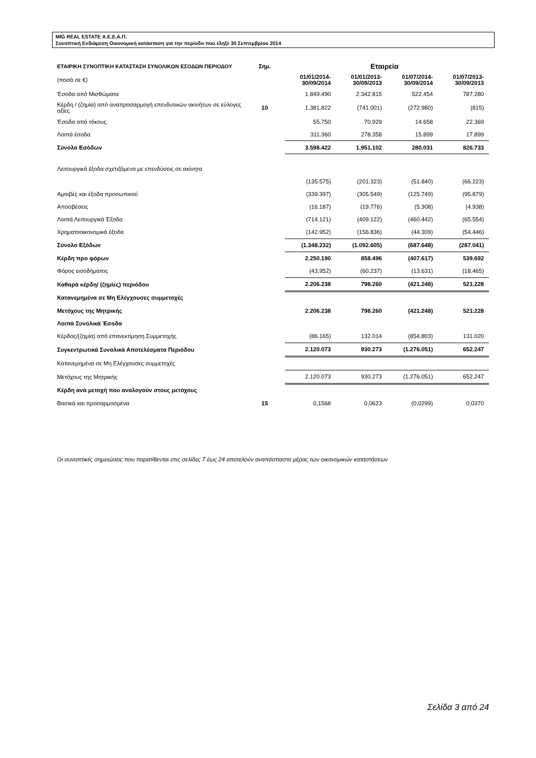MIG REAL ESTATE Α.Ε.Ε.Α.Π.
Συνοπτική Ενδιάμεση Οικονομική κατάσταση για την περίοδο που έληξε 30 Σεπτεμβρίου 2014
| ΕΤΑΙΡΙΚΗ ΣΥΝΟΠΤΙΚΗ ΚΑΤΑΣΤΑΣΗ ΣΥΝΟΛΙΚΩΝ ΕΣΟΔΩΝ ΠΕΡΙΟΔΟΥ | Σημ. | Εταιρεία | | | |
| (ποσά σε €) | | 01/01/2014- 30/09/2014 | 01/01/2013- 30/09/2013 | 01/07/2014- 30/09/2014 | 01/07/2013- 30/09/2013 |
| Έσοδα από Μισθώματα | | 1.849.490 | 2.342.815 | 522.454 | 787.280 |
| Κέρδη / (ζημία) από αναπροσαρμογή επενδυτικών ακινήτων σε εύλογες αξίες | 10 | 1.381.822 | (741.001) | (272.980) | (815) |
| Έσοδα από τόκους | | 55.750 | 70.929 | 14.658 | 22.369 |
| Λοιπά έσοδα | | 311.360 | 278.358 | 15.899 | 17.899 |
| Σύνολο Εσόδων | | 3.598.422 | 1.951.102 | 280.031 | 826.733 |
| Λειτουργικά έξοδα σχετιζόμενα με επενδύσεις σε ακίνητα | | | | | |
| | | (135.575) | (201.323) | (51.840) | (66.223) |
| Αμοιβές και έξοδα προσωπικού | | (339.397) | (305.549) | (125.749) | (95.879) |
| Αποσβέσεις | | (16.187) | (19.776) | (5.308) | (4.938) |
| Λοιπά Λειτουργικά Έξοδα | | (714.121) | (409.122) | (460.442) | (65.554) |
| Χρηματοοικονομικά έξοδα | | (142.952) | (156.836) | (44.309) | (54.446) |
| Σύνολο Εξόδων | | (1.348.232) | (1.092.605) | (687.648) | (287.041) |
| Κέρδη προ φόρων | | 2.250.190 | 858.496 | (407.617) | 539.692 |
| Φόρος εισοδήματος | | (43.952) | (60.237) | (13.631) | (18.465) |
| Καθαρά κέρδη/ (ζημίες) περιόδου | | 2.206.238 | 798.260 | (421.248) | 521.228 |
| Κατανεμημένα σε Μη Ελέγχουσες συμμετοχές | | | | | |
| Μετόχους της Μητρικής | | 2.206.238 | 798.260 | (421.248) | 521.228 |
| Λοιπά Συνολικά Έσοδα | | | | | |
| Κέρδος/(ζημία) από επανεκτίμηση Συμμετοχής | | (86.165) | 132.014 | (854.803) | 131.020 |
| Συγκεντρωτικά Συνολικά Αποτελέσματα Περιόδου | | 2.120.073 | 930.273 | (1.276.051) | 652.247 |
| Κατανεμημένα σε Μη Ελέγχουσες συμμετοχές | | | | | |
| Μετόχους της Μητρικής | | 2.120.073 | 930.273 | (1.276.051) | 652.247 |
| Κέρδη ανά μετοχή που αναλογούν στους μετόχους | | | | | |
| Βασικά και προσαρμοσμένα | 15 | 0,1568 | 0,0623 | (0,0299) | 0,0370 |
Οι συνοπτικές σημειώσεις που παρατίθενται στις σελίδες 7 έως 24 αποτελούν αναπόσπαστο μέρος των οικονομικών καταστάσεων
Σελίδα 3 από 24